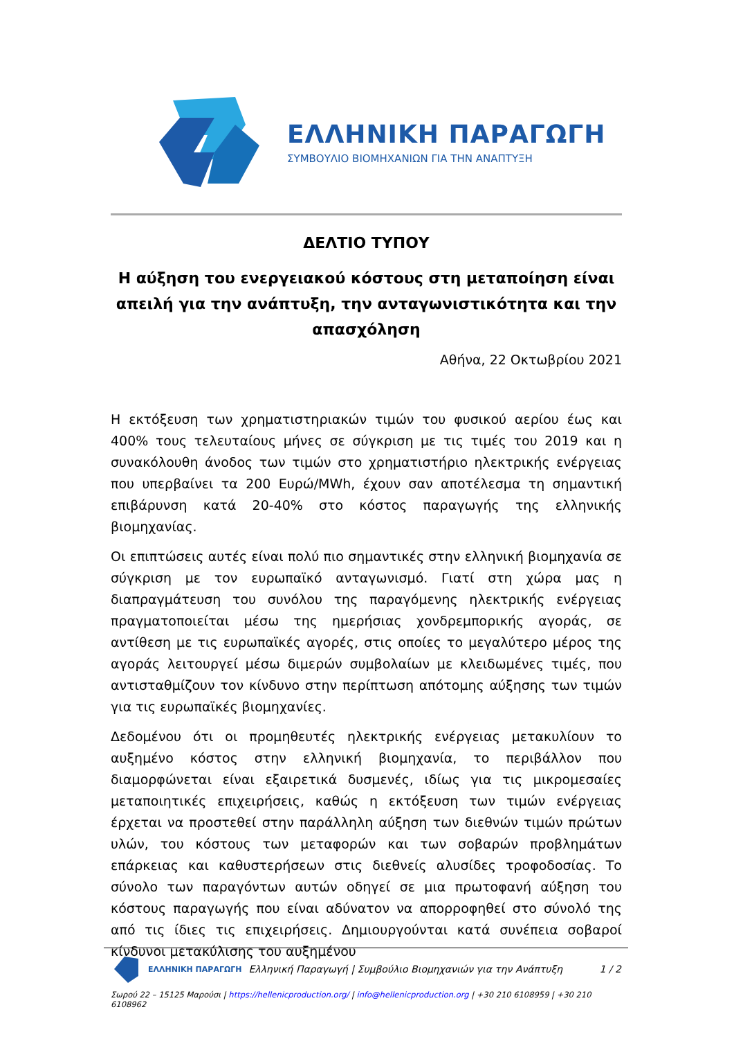ΕΛΛΗΝΙΚΗ ΠΑΡΑΓΩΓΗ
ΣΥΜΒΟΥΛΙΟ ΒΙΟΜΗΧΑΝΙΩΝ ΓΙΑ ΤΗΝ ΑΝΑΠΤΥΞΗ
ΔΕΛΤΙΟ ΤΥΠΟΥ
Η αύξηση του ενεργειακού κόστους στη μεταποίηση είναι απειλή για την ανάπτυξη, την ανταγωνιστικότητα και την απασχόληση
Αθήνα, 22 Οκτωβρίου 2021
Η εκτόξευση των χρηματιστηριακών τιμών του φυσικού αερίου έως και 400% τους τελευταίους μήνες σε σύγκριση με τις τιμές του 2019 και η συνακόλουθη άνοδος των τιμών στο χρηματιστήριο ηλεκτρικής ενέργειας που υπερβαίνει τα 200 Ευρώ/MWh, έχουν σαν αποτέλεσμα τη σημαντική επιβάρυνση κατά 20-40% στο κόστος παραγωγής της ελληνικής βιομηχανίας.
Οι επιπτώσεις αυτές είναι πολύ πιο σημαντικές στην ελληνική βιομηχανία σε σύγκριση με τον ευρωπαϊκό ανταγωνισμό. Γιατί στη χώρα μας η διαπραγμάτευση του συνόλου της παραγόμενης ηλεκτρικής ενέργειας πραγματοποιείται μέσω της ημερήσιας χονδρεμπορικής αγοράς, σε αντίθεση με τις ευρωπαϊκές αγορές, στις οποίες το μεγαλύτερο μέρος της αγοράς λειτουργεί μέσω διμερών συμβολαίων με κλειδωμένες τιμές, που αντισταθμίζουν τον κίνδυνο στην περίπτωση απότομης αύξησης των τιμών για τις ευρωπαϊκές βιομηχανίες.
Δεδομένου ότι οι προμηθευτές ηλεκτρικής ενέργειας μετακυλίουν το αυξημένο κόστος στην ελληνική βιομηχανία, το περιβάλλον που διαμορφώνεται είναι εξαιρετικά δυσμενές, ιδίως για τις μικρομεσαίες μεταποιητικές επιχειρήσεις, καθώς η εκτόξευση των τιμών ενέργειας έρχεται να προστεθεί στην παράλληλη αύξηση των διεθνών τιμών πρώτων υλών, του κόστους των μεταφορών και των σοβαρών προβλημάτων επάρκειας και καθυστερήσεων στις διεθνείς αλυσίδες τροφοδοσίας. Το σύνολο των παραγόντων αυτών οδηγεί σε μια πρωτοφανή αύξηση του κόστους παραγωγής που είναι αδύνατον να απορροφηθεί στο σύνολό της από τις ίδιες τις επιχειρήσεις. Δημιουργούνται κατά συνέπεια σοβαροί κίνδυνοι μετακύλισης του αυξημένου
ΕΛΛΗΝΙΚΗ ΠΑΡΑΓΩΓΗ Ελληνική Παραγωγή | Συμβούλιο Βιομηχανιών για την Ανάπτυξη 1 / 2
Σωρού 22 – 15125 Μαρούσι | https://hellenicproduction.org/ | info@hellenicproduction.org | +30 210 6108959 | +30 210 6108962